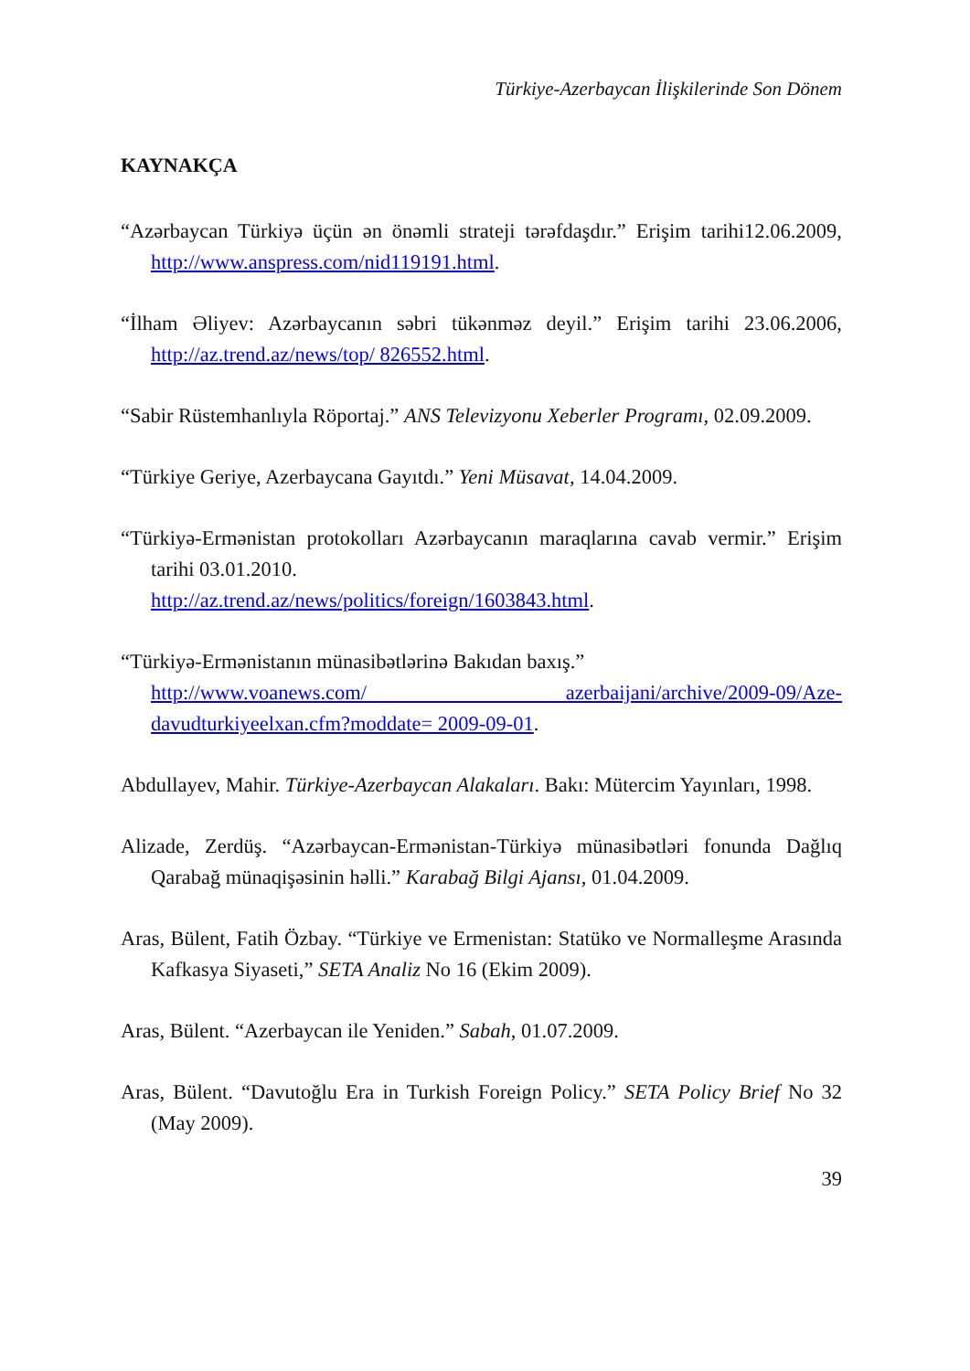Türkiye-Azerbaycan İlişkilerinde Son Dönem
KAYNAKÇA
“Azərbaycan Türkiyə üçün ən önəmli strateji tərəfdaşdır.” Erişim tarihi12.06.2009, http://www.anspress.com/nid119191.html.
“İlham Əliyev: Azərbaycanın səbri tükənməz deyil.” Erişim tarihi 23.06.2006, http://az.trend.az/news/top/ 826552.html.
“Sabir Rüstemhanlıyla Röportaj.” ANS Televizyonu Xeberler Programı, 02.09.2009.
“Türkiye Geriye, Azerbaycana Gayıtdı.” Yeni Müsavat, 14.04.2009.
“Türkiyə-Ermənistan protokolları Azərbaycanın maraqlarına cavab vermir.” Erişim tarihi 03.01.2010.
http://az.trend.az/news/politics/foreign/1603843.html.
“Türkiyə-Ermənistanın münasibətlərinə Bakıdan baxış.”
http://www.voanews.com/ azerbaijani/archive/2009-09/Aze-davudturkiyeelxan.cfm?moddate= 2009-09-01.
Abdullayev, Mahir. Türkiye-Azerbaycan Alakaları. Bakı: Mütercim Yayınları, 1998.
Alizade, Zerdüş. “Azərbaycan-Ermənistan-Türkiyə münasibətləri fonunda Dağlıq Qarabağ münaqişəsinin həlli.” Karabağ Bilgi Ajansı, 01.04.2009.
Aras, Bülent, Fatih Özbay. “Türkiye ve Ermenistan: Statüko ve Normalleşme Arasında Kafkasya Siyaseti,” SETA Analiz No 16 (Ekim 2009).
Aras, Bülent. “Azerbaycan ile Yeniden.” Sabah, 01.07.2009.
Aras, Bülent. “Davutoğlu Era in Turkish Foreign Policy.” SETA Policy Brief No 32 (May 2009).
39